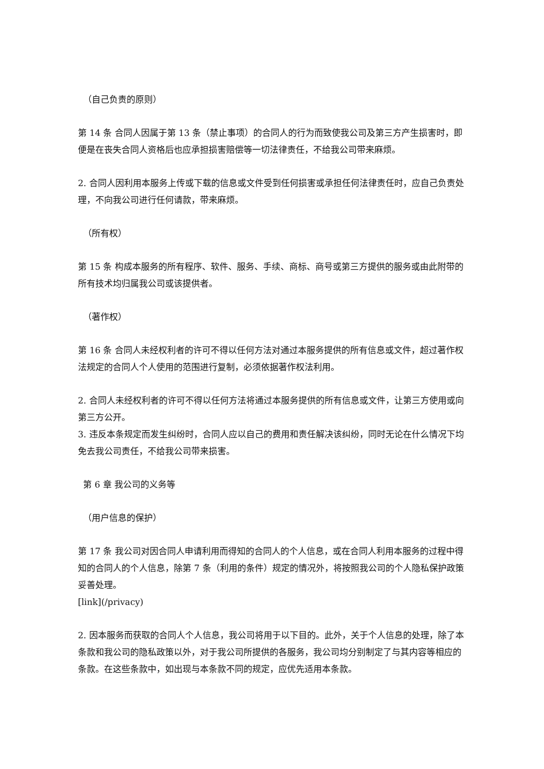（自己负责的原则）
第 14 条 合同人因属于第 13 条（禁止事项）的合同人的行为而致使我公司及第三方产生损害时，即便是在丧失合同人资格后也应承担损害赔偿等一切法律责任，不给我公司带来麻烦。
2. 合同人因利用本服务上传或下载的信息或文件受到任何损害或承担任何法律责任时，应自己负责处理，不向我公司进行任何请款，带来麻烦。
（所有权）
第 15 条 构成本服务的所有程序、软件、服务、手续、商标、商号或第三方提供的服务或由此附带的所有技术均归属我公司或该提供者。
（著作权）
第 16 条 合同人未经权利者的许可不得以任何方法对通过本服务提供的所有信息或文件，超过著作权法规定的合同人个人使用的范围进行复制，必须依据著作权法利用。
2. 合同人未经权利者的许可不得以任何方法将通过本服务提供的所有信息或文件，让第三方使用或向第三方公开。
3. 违反本条规定而发生纠纷时，合同人应以自己的费用和责任解决该纠纷，同时无论在什么情况下均免去我公司责任，不给我公司带来损害。
第 6 章 我公司的义务等
（用户信息的保护）
第 17 条 我公司对因合同人申请利用而得知的合同人的个人信息，或在合同人利用本服务的过程中得知的合同人的个人信息，除第 7 条（利用的条件）规定的情况外，将按照我公司的个人隐私保护政策妥善处理。
[link](/privacy)
2. 因本服务而获取的合同人个人信息，我公司将用于以下目的。此外，关于个人信息的处理，除了本条款和我公司的隐私政策以外，对于我公司所提供的各服务，我公司均分别制定了与其内容等相应的条款。在这些条款中，如出现与本条款不同的规定，应优先适用本条款。